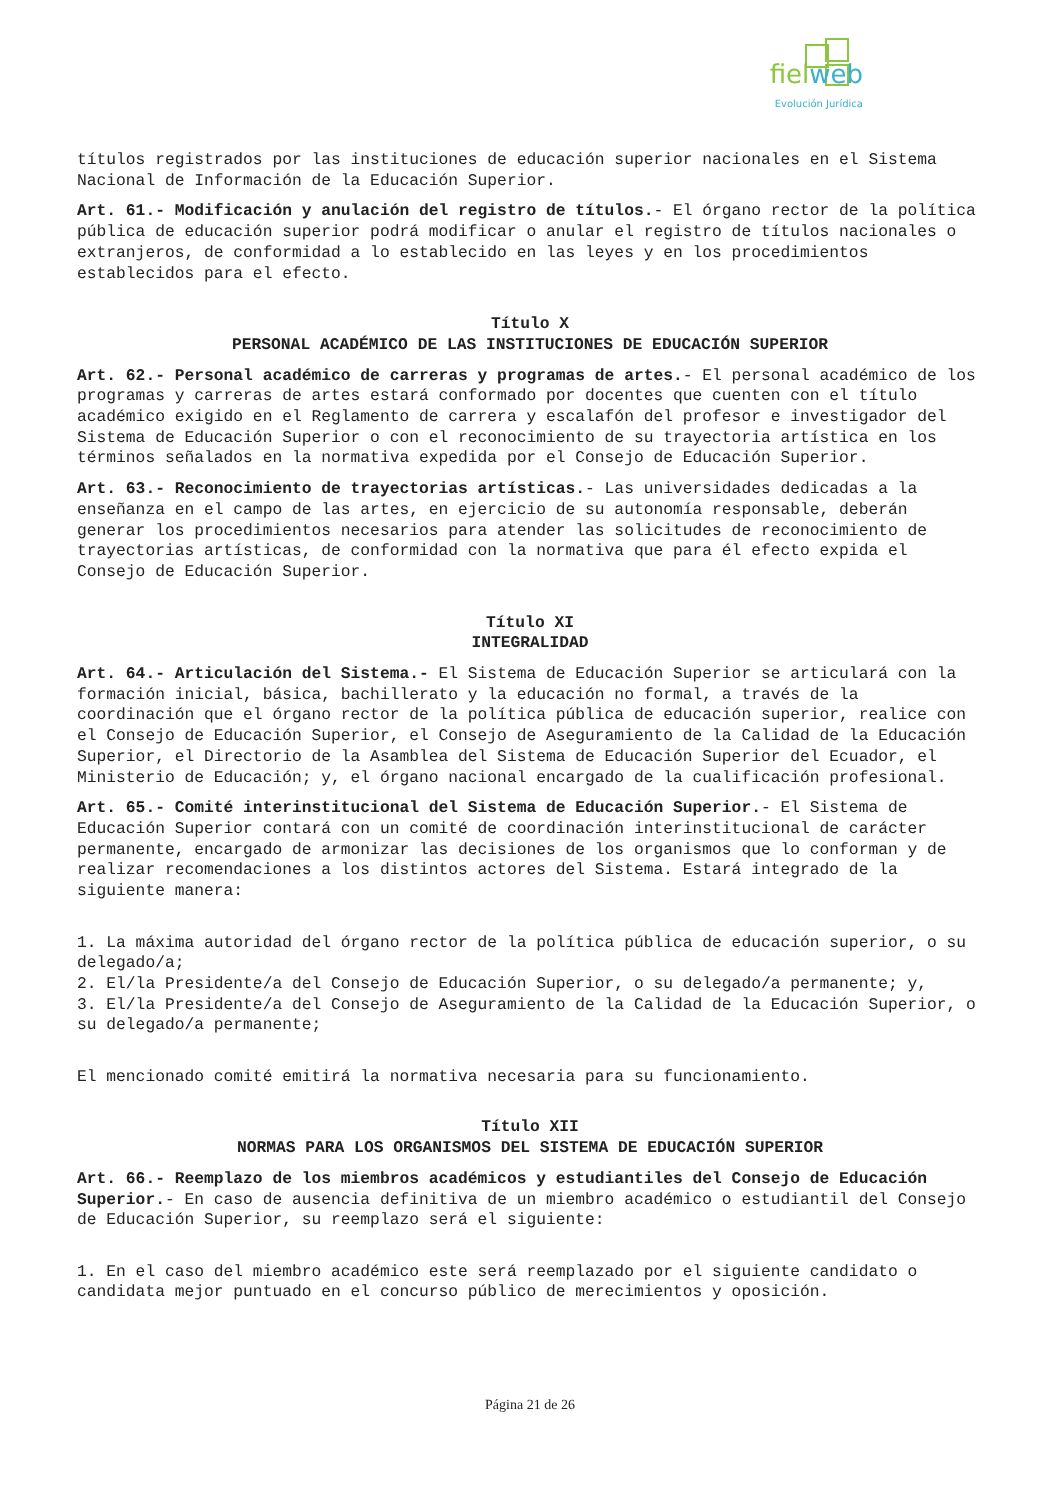fielweb
Evolución Jurídica
títulos registrados por las instituciones de educación superior nacionales en el Sistema Nacional de Información de la Educación Superior.
Art. 61.- Modificación y anulación del registro de títulos.- El órgano rector de la política pública de educación superior podrá modificar o anular el registro de títulos nacionales o extranjeros, de conformidad a lo establecido en las leyes y en los procedimientos establecidos para el efecto.
Título X
PERSONAL ACADÉMICO DE LAS INSTITUCIONES DE EDUCACIÓN SUPERIOR
Art. 62.- Personal académico de carreras y programas de artes.- El personal académico de los programas y carreras de artes estará conformado por docentes que cuenten con el título académico exigido en el Reglamento de carrera y escalafón del profesor e investigador del Sistema de Educación Superior o con el reconocimiento de su trayectoria artística en los términos señalados en la normativa expedida por el Consejo de Educación Superior.
Art. 63.- Reconocimiento de trayectorias artísticas.- Las universidades dedicadas a la enseñanza en el campo de las artes, en ejercicio de su autonomía responsable, deberán generar los procedimientos necesarios para atender las solicitudes de reconocimiento de trayectorias artísticas, de conformidad con la normativa que para él efecto expida el Consejo de Educación Superior.
Título XI
INTEGRALIDAD
Art. 64.- Articulación del Sistema.- El Sistema de Educación Superior se articulará con la formación inicial, básica, bachillerato y la educación no formal, a través de la coordinación que el órgano rector de la política pública de educación superior, realice con el Consejo de Educación Superior, el Consejo de Aseguramiento de la Calidad de la Educación Superior, el Directorio de la Asamblea del Sistema de Educación Superior del Ecuador, el Ministerio de Educación; y, el órgano nacional encargado de la cualificación profesional.
Art. 65.- Comité interinstitucional del Sistema de Educación Superior.- El Sistema de Educación Superior contará con un comité de coordinación interinstitucional de carácter permanente, encargado de armonizar las decisiones de los organismos que lo conforman y de realizar recomendaciones a los distintos actores del Sistema. Estará integrado de la siguiente manera:
1. La máxima autoridad del órgano rector de la política pública de educación superior, o su delegado/a;
2. El/la Presidente/a del Consejo de Educación Superior, o su delegado/a permanente; y,
3. El/la Presidente/a del Consejo de Aseguramiento de la Calidad de la Educación Superior, o su delegado/a permanente;
El mencionado comité emitirá la normativa necesaria para su funcionamiento.
Título XII
NORMAS PARA LOS ORGANISMOS DEL SISTEMA DE EDUCACIÓN SUPERIOR
Art. 66.- Reemplazo de los miembros académicos y estudiantiles del Consejo de Educación Superior.- En caso de ausencia definitiva de un miembro académico o estudiantil del Consejo de Educación Superior, su reemplazo será el siguiente:
1. En el caso del miembro académico este será reemplazado por el siguiente candidato o candidata mejor puntuado en el concurso público de merecimientos y oposición.
Página 21 de 26